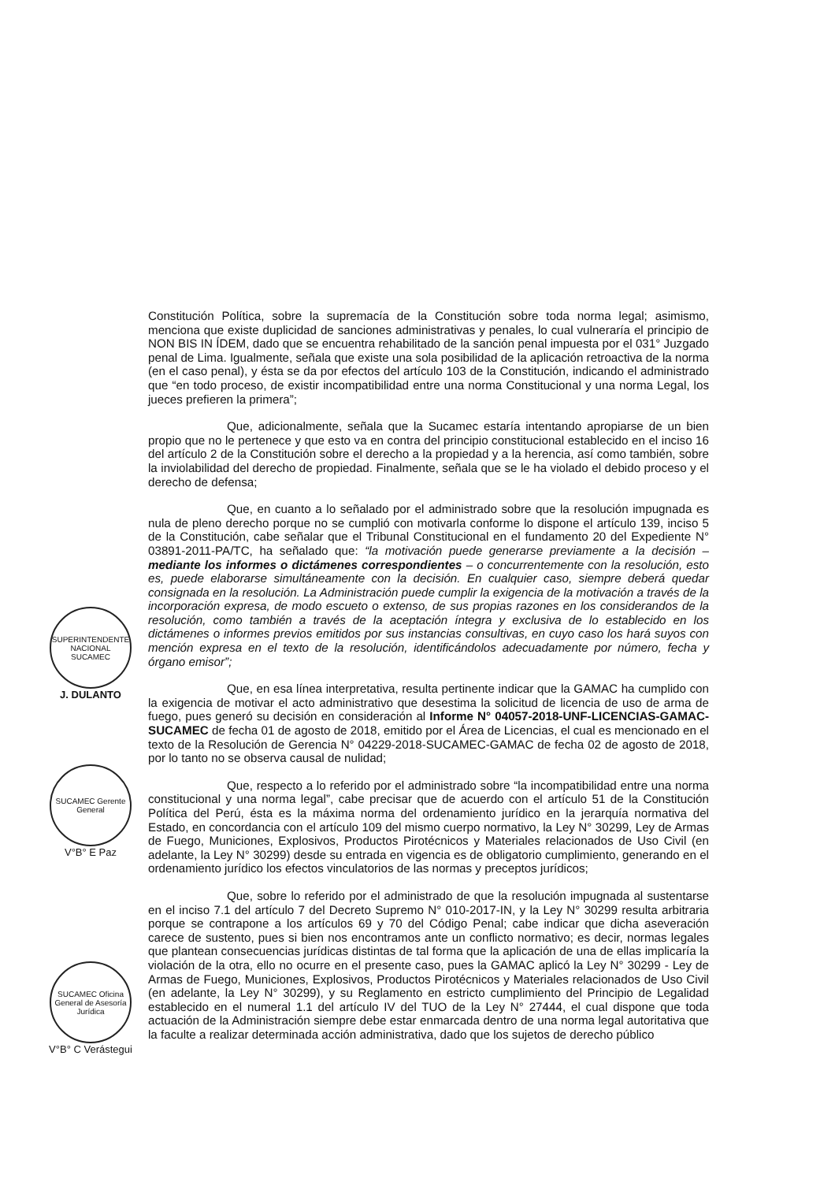SUPERINTENDENTE NACIONAL SUCAMEC
J. DULANTO
SUCAMEC Gerente General
V°B° E Paz
SUCAMEC Oficina General de Asesoría Jurídica
V°B° C Verástegui
Constitución Política, sobre la supremacía de la Constitución sobre toda norma legal; asimismo, menciona que existe duplicidad de sanciones administrativas y penales, lo cual vulneraría el principio de NON BIS IN ÍDEM, dado que se encuentra rehabilitado de la sanción penal impuesta por el 031° Juzgado penal de Lima. Igualmente, señala que existe una sola posibilidad de la aplicación retroactiva de la norma (en el caso penal), y ésta se da por efectos del artículo 103 de la Constitución, indicando el administrado que “en todo proceso, de existir incompatibilidad entre una norma Constitucional y una norma Legal, los jueces prefieren la primera”;
Que, adicionalmente, señala que la Sucamec estaría intentando apropiarse de un bien propio que no le pertenece y que esto va en contra del principio constitucional establecido en el inciso 16 del artículo 2 de la Constitución sobre el derecho a la propiedad y a la herencia, así como también, sobre la inviolabilidad del derecho de propiedad. Finalmente, señala que se le ha violado el debido proceso y el derecho de defensa;
Que, en cuanto a lo señalado por el administrado sobre que la resolución impugnada es nula de pleno derecho porque no se cumplió con motivarla conforme lo dispone el artículo 139, inciso 5 de la Constitución, cabe señalar que el Tribunal Constitucional en el fundamento 20 del Expediente N° 03891-2011-PA/TC, ha señalado que: “la motivación puede generarse previamente a la decisión – mediante los informes o dictámenes correspondientes – o concurrentemente con la resolución, esto es, puede elaborarse simultáneamente con la decisión. En cualquier caso, siempre deberá quedar consignada en la resolución. La Administración puede cumplir la exigencia de la motivación a través de la incorporación expresa, de modo escueto o extenso, de sus propias razones en los considerandos de la resolución, como también a través de la aceptación íntegra y exclusiva de lo establecido en los dictámenes o informes previos emitidos por sus instancias consultivas, en cuyo caso los hará suyos con mención expresa en el texto de la resolución, identificándolos adecuadamente por número, fecha y órgano emisor”;
Que, en esa línea interpretativa, resulta pertinente indicar que la GAMAC ha cumplido con la exigencia de motivar el acto administrativo que desestima la solicitud de licencia de uso de arma de fuego, pues generó su decisión en consideración al Informe N° 04057-2018-UNF-LICENCIAS-GAMAC-SUCAMEC de fecha 01 de agosto de 2018, emitido por el Área de Licencias, el cual es mencionado en el texto de la Resolución de Gerencia N° 04229-2018-SUCAMEC-GAMAC de fecha 02 de agosto de 2018, por lo tanto no se observa causal de nulidad;
Que, respecto a lo referido por el administrado sobre “la incompatibilidad entre una norma constitucional y una norma legal”, cabe precisar que de acuerdo con el artículo 51 de la Constitución Política del Perú, ésta es la máxima norma del ordenamiento jurídico en la jerarquía normativa del Estado, en concordancia con el artículo 109 del mismo cuerpo normativo, la Ley N° 30299, Ley de Armas de Fuego, Municiones, Explosivos, Productos Pirotécnicos y Materiales relacionados de Uso Civil (en adelante, la Ley N° 30299) desde su entrada en vigencia es de obligatorio cumplimiento, generando en el ordenamiento jurídico los efectos vinculatorios de las normas y preceptos jurídicos;
Que, sobre lo referido por el administrado de que la resolución impugnada al sustentarse en el inciso 7.1 del artículo 7 del Decreto Supremo N° 010-2017-IN, y la Ley N° 30299 resulta arbitraria porque se contrapone a los artículos 69 y 70 del Código Penal; cabe indicar que dicha aseveración carece de sustento, pues si bien nos encontramos ante un conflicto normativo; es decir, normas legales que plantean consecuencias jurídicas distintas de tal forma que la aplicación de una de ellas implicaría la violación de la otra, ello no ocurre en el presente caso, pues la GAMAC aplicó la Ley N° 30299 - Ley de Armas de Fuego, Municiones, Explosivos, Productos Pirotécnicos y Materiales relacionados de Uso Civil (en adelante, la Ley N° 30299), y su Reglamento en estricto cumplimiento del Principio de Legalidad establecido en el numeral 1.1 del artículo IV del TUO de la Ley N° 27444, el cual dispone que toda actuación de la Administración siempre debe estar enmarcada dentro de una norma legal autoritativa que la faculte a realizar determinada acción administrativa, dado que los sujetos de derecho público